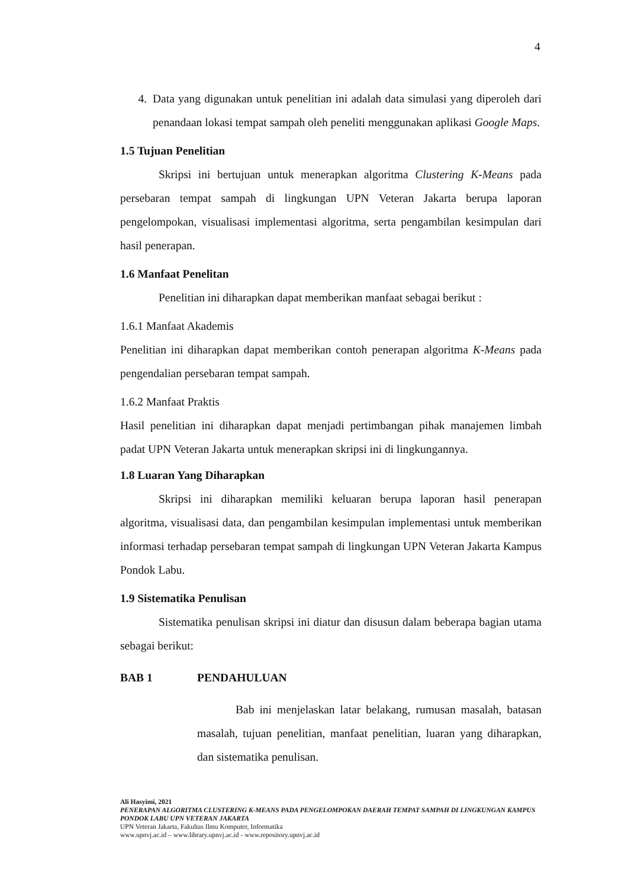4
4. Data yang digunakan untuk penelitian ini adalah data simulasi yang diperoleh dari penandaan lokasi tempat sampah oleh peneliti menggunakan aplikasi Google Maps.
1.5 Tujuan Penelitian
Skripsi ini bertujuan untuk menerapkan algoritma Clustering K-Means pada persebaran tempat sampah di lingkungan UPN Veteran Jakarta berupa laporan pengelompokan, visualisasi implementasi algoritma, serta pengambilan kesimpulan dari hasil penerapan.
1.6 Manfaat Penelitan
Penelitian ini diharapkan dapat memberikan manfaat sebagai berikut :
1.6.1 Manfaat Akademis
Penelitian ini diharapkan dapat memberikan contoh penerapan algoritma K-Means pada pengendalian persebaran tempat sampah.
1.6.2 Manfaat Praktis
Hasil penelitian ini diharapkan dapat menjadi pertimbangan pihak manajemen limbah padat UPN Veteran Jakarta untuk menerapkan skripsi ini di lingkungannya.
1.8 Luaran Yang Diharapkan
Skripsi ini diharapkan memiliki keluaran berupa laporan hasil penerapan algoritma, visualisasi data, dan pengambilan kesimpulan implementasi untuk memberikan informasi terhadap persebaran tempat sampah di lingkungan UPN Veteran Jakarta Kampus Pondok Labu.
1.9 Sistematika Penulisan
Sistematika penulisan skripsi ini diatur dan disusun dalam beberapa bagian utama sebagai berikut:
BAB 1 PENDAHULUAN
Bab ini menjelaskan latar belakang, rumusan masalah, batasan masalah, tujuan penelitian, manfaat penelitian, luaran yang diharapkan, dan sistematika penulisan.
Ali Hasyimi, 2021
PENERAPAN ALGORITMA CLUSTERING K-MEANS PADA PENGELOMPOKAN DAERAH TEMPAT SAMPAH DI LINGKUNGAN KAMPUS PONDOK LABU UPN VETERAN JAKARTA
UPN Veteran Jakarta, Fakultas Ilmu Komputer, Informatika
www.upnvj.ac.id – www.library.upnvj.ac.id - www.repository.upnvj.ac.id